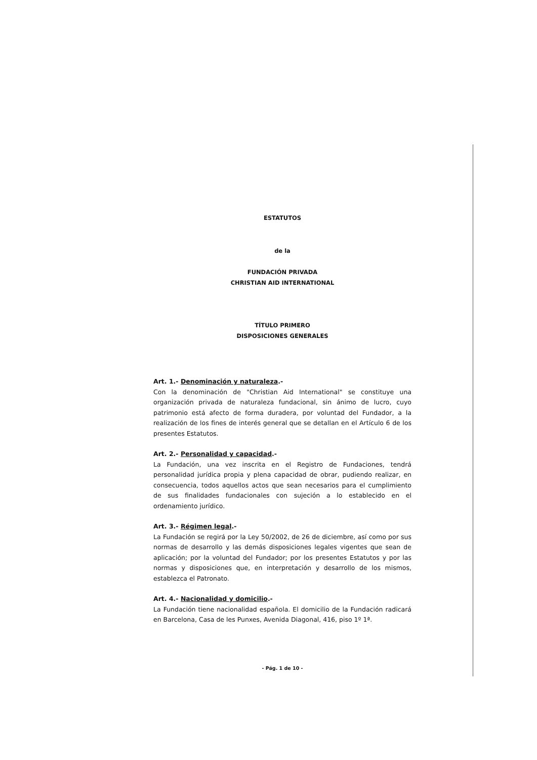ESTATUTOS
de la
FUNDACIÓN PRIVADA
CHRISTIAN AID INTERNATIONAL
TÍTULO PRIMERO
DISPOSICIONES GENERALES
Art. 1.- Denominación y naturaleza.-
Con la denominación de "Christian Aid International" se constituye una organización privada de naturaleza fundacional, sin ánimo de lucro, cuyo patrimonio está afecto de forma duradera, por voluntad del Fundador, a la realización de los fines de interés general que se detallan en el Artículo 6 de los presentes Estatutos.
Art. 2.- Personalidad y capacidad.-
La Fundación, una vez inscrita en el Registro de Fundaciones, tendrá personalidad jurídica propia y plena capacidad de obrar, pudiendo realizar, en consecuencia, todos aquellos actos que sean necesarios para el cumplimiento de sus finalidades fundacionales con sujeción a lo establecido en el ordenamiento jurídico.
Art. 3.- Régimen legal.-
La Fundación se regirá por la Ley 50/2002, de 26 de diciembre, así como por sus normas de desarrollo y las demás disposiciones legales vigentes que sean de aplicación; por la voluntad del Fundador; por los presentes Estatutos y por las normas y disposiciones que, en interpretación y desarrollo de los mismos, establezca el Patronato.
Art. 4.- Nacionalidad y domicilio.-
La Fundación tiene nacionalidad española. El domicilio de la Fundación radicará en Barcelona, Casa de les Punxes, Avenida Diagonal, 416, piso 1º 1ª.
- Pág. 1 de 10 -